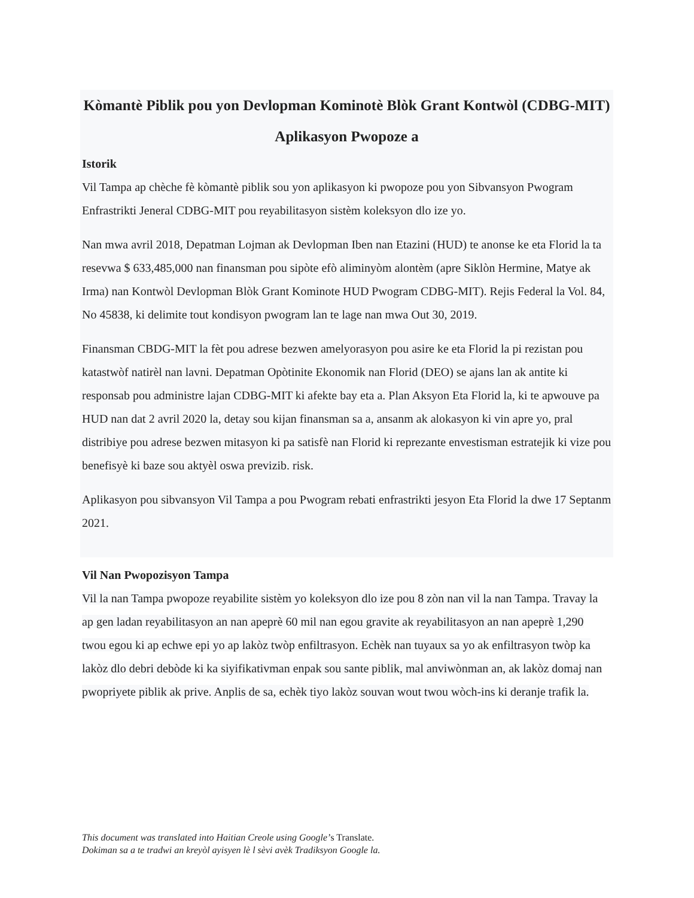Kòmantè Piblik pou yon Devlopman Kominotè Blòk Grant Kontwòl (CDBG-MIT) Aplikasyon Pwopoze a
Istorik
Vil Tampa ap chèche fè kòmantè piblik sou yon aplikasyon ki pwopoze pou yon Sibvansyon Pwogram Enfrastrikti Jeneral CDBG-MIT pou reyabilitasyon sistèm koleksyon dlo ize yo.
Nan mwa avril 2018, Depatman Lojman ak Devlopman Iben nan Etazini (HUD) te anonse ke eta Florid la ta resevwa $ 633,485,000 nan finansman pou sipòte efò aliminyòm alontèm (apre Siklòn Hermine, Matye ak Irma) nan Kontwòl Devlopman Blòk Grant Kominote HUD Pwogram CDBG-MIT). Rejis Federal la Vol. 84, No 45838, ki delimite tout kondisyon pwogram lan te lage nan mwa Out 30, 2019.
Finansman CBDG-MIT la fèt pou adrese bezwen amelyorasyon pou asire ke eta Florid la pi rezistan pou katastwòf natirèl nan lavni. Depatman Opòtinite Ekonomik nan Florid (DEO) se ajans lan ak antite ki responsab pou administre lajan CDBG-MIT ki afekte bay eta a. Plan Aksyon Eta Florid la, ki te apwouve pa HUD nan dat 2 avril 2020 la, detay sou kijan finansman sa a, ansanm ak alokasyon ki vin apre yo, pral distribiye pou adrese bezwen mitasyon ki pa satisfè nan Florid ki reprezante envestisman estratejik ki vize pou benefisyè ki baze sou aktyèl oswa previzib. risk.
Aplikasyon pou sibvansyon Vil Tampa a pou Pwogram rebati enfrastrikti jesyon Eta Florid la dwe 17 Septanm 2021.
Vil Nan Pwopozisyon Tampa
Vil la nan Tampa pwopoze reyabilite sistèm yo koleksyon dlo ize pou 8 zòn nan vil la nan Tampa. Travay la ap gen ladan reyabilitasyon an nan apeprè 60 mil nan egou gravite ak reyabilitasyon an nan apeprè 1,290 twou egou ki ap echwe epi yo ap lakòz twòp enfiltrasyon. Echèk nan tuyaux sa yo ak enfiltrasyon twòp ka lakòz dlo debri debòde ki ka siyifikativman enpak sou sante piblik, mal anviwònman an, ak lakòz domaj nan pwopriyete piblik ak prive. Anplis de sa, echèk tiyo lakòz souvan wout twou wòch-ins ki deranje trafik la.
This document was translated into Haitian Creole using Google’s Translate.
Dokiman sa a te tradwi an kreyòl ayisyen lè l sèvi avèk Tradiksyon Google la.